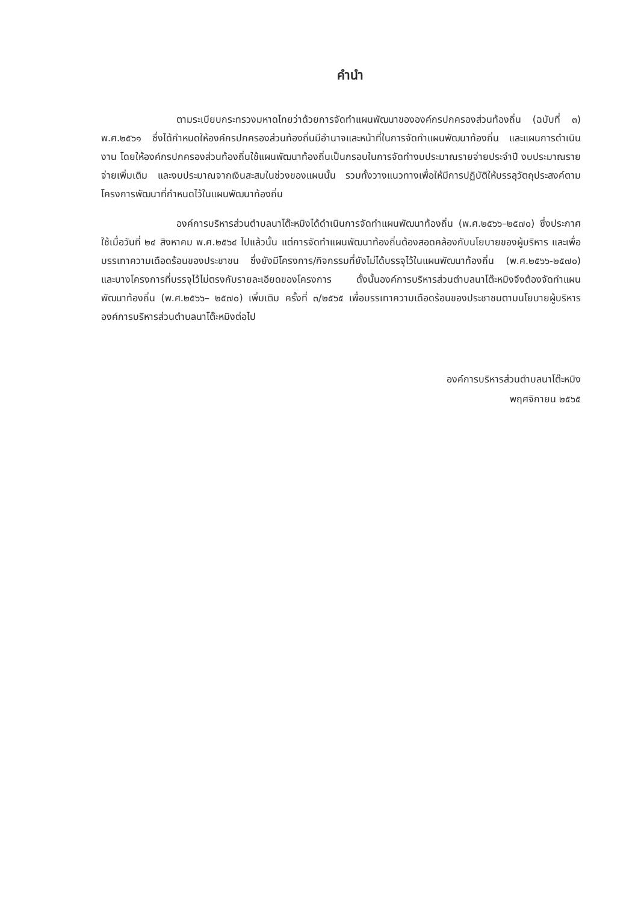คำนำ
ตามระเบียบกระทรวงมหาดไทยว่าด้วยการจัดทำแผนพัฒนาขององค์กรปกครองส่วนท้องถิ่น (ฉบับที่ ๓) พ.ศ.๒๕๖๑ ซึ่งได้กำหนดให้องค์กรปกครองส่วนท้องถิ่นมีอำนาจและหน้าที่ในการจัดทำแผนพัฒนาท้องถิ่น และแผนการดำเนินงาน โดยให้องค์กรปกครองส่วนท้องถิ่นใช้แผนพัฒนาท้องถิ่นเป็นกรอบในการจัดทำงบประมาณรายจ่ายประจำปี งบประมาณรายจ่ายเพิ่มเติม และงบประมาณจากเงินสะสมในช่วงของแผนนั้น รวมทั้งวางแนวทางเพื่อให้มีการปฏิบัติให้บรรลุวัตถุประสงค์ตามโครงการพัฒนาที่กำหนดไว้ในแผนพัฒนาท้องถิ่น
องค์การบริหารส่วนตำบลนาโต๊ะหมิงได้ดำเนินการจัดทำแผนพัฒนาท้องถิ่น (พ.ศ.๒๕๖๖–๒๕๗๐) ซึ่งประกาศใช้เมื่อวันที่ ๒๔ สิงหาคม พ.ศ.๒๕๖๔ ไปแล้วนั้น แต่การจัดทำแผนพัฒนาท้องถิ่นต้องสอดคล้องกับนโยบายของผู้บริหาร และเพื่อบรรเทาความเดือดร้อนของประชาชน ซึ่งยังมีโครงการ/กิจกรรมที่ยังไม่ได้บรรจุไว้ในแผนพัฒนาท้องถิ่น (พ.ศ.๒๕๖๖-๒๕๗๐) และบางโครงการที่บรรจุไว้ไม่ตรงกับรายละเอียดของโครงการ ดั้งนั้นองค์การบริหารส่วนตำบลนาโต๊ะหมิงจึงต้องจัดทำแผนพัฒนาท้องถิ่น (พ.ศ.๒๕๖๖– ๒๕๗๐) เพิ่มเติม ครั้งที่ ๓/๒๕๖๕ เพื่อบรรเทาความเดือดร้อนของประชาชนตามนโยบายผู้บริหารองค์การบริหารส่วนตำบลนาโต๊ะหมิงต่อไป
องค์การบริหารส่วนตำบลนาโต๊ะหมิง
พฤศจิกายน ๒๕๖๕